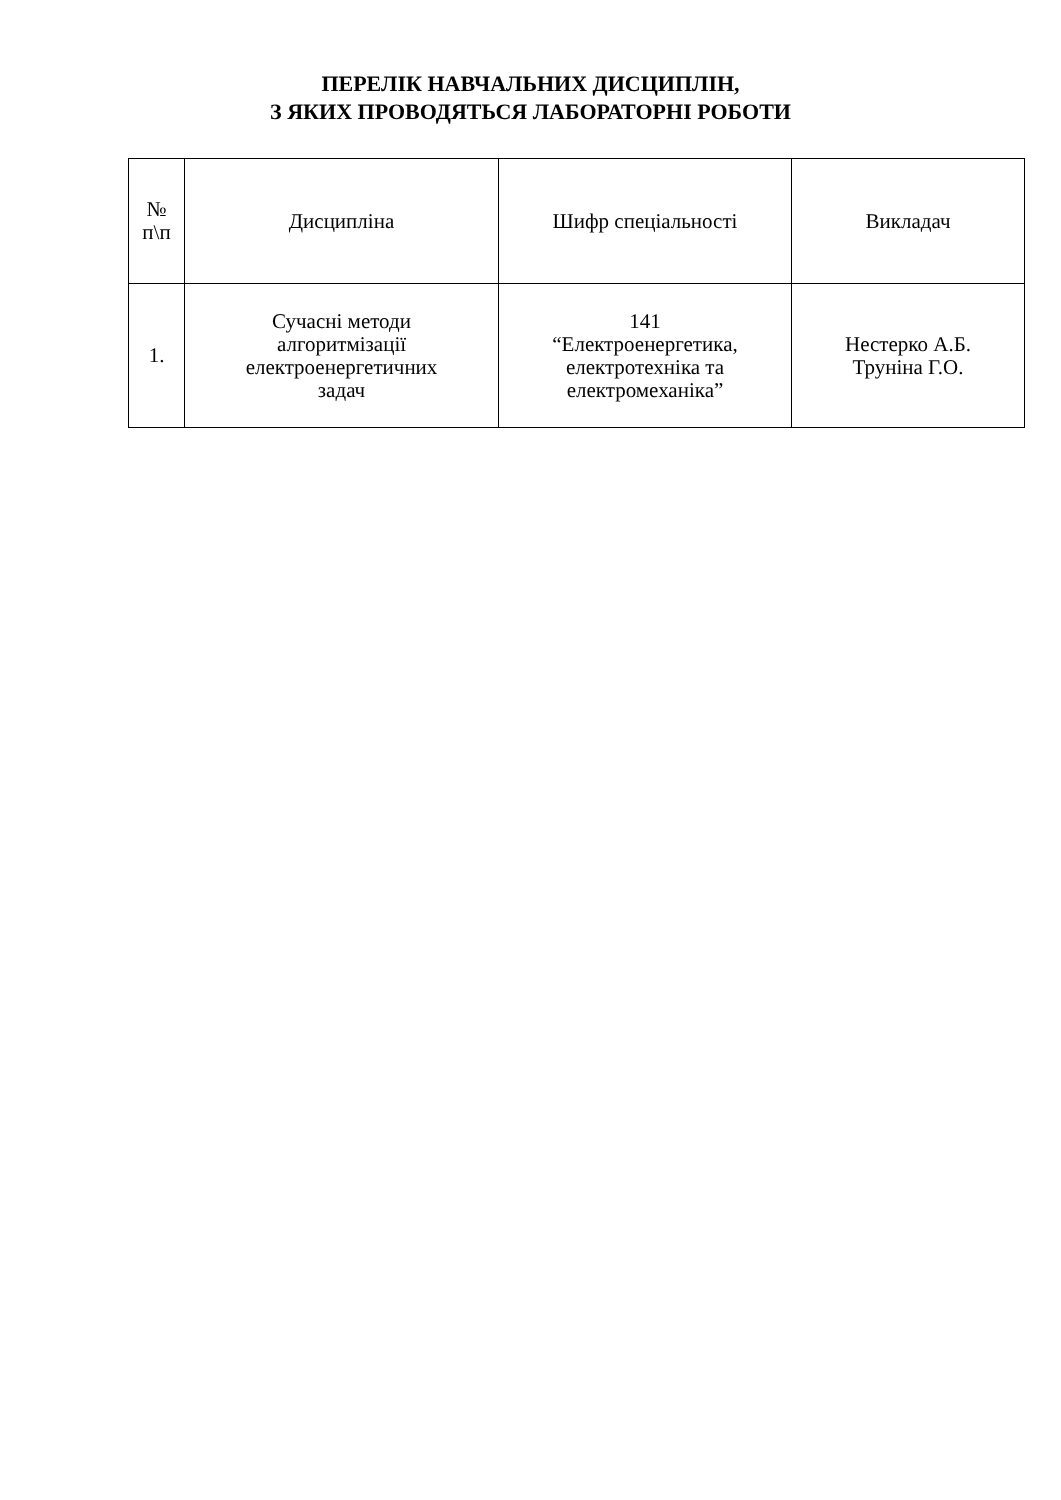ПЕРЕЛІК НАВЧАЛЬНИХ ДИСЦИПЛІН,
З ЯКИХ ПРОВОДЯТЬСЯ ЛАБОРАТОРНІ РОБОТИ
| № п\п | Дисципліна | Шифр спеціальності | Викладач |
| --- | --- | --- | --- |
| 1. | Сучасні методи алгоритмізації електроенергетичних задач | 141 “Електроенергетика, електротехніка та електромеханіка” | Нестерко А.Б. Труніна Г.О. |